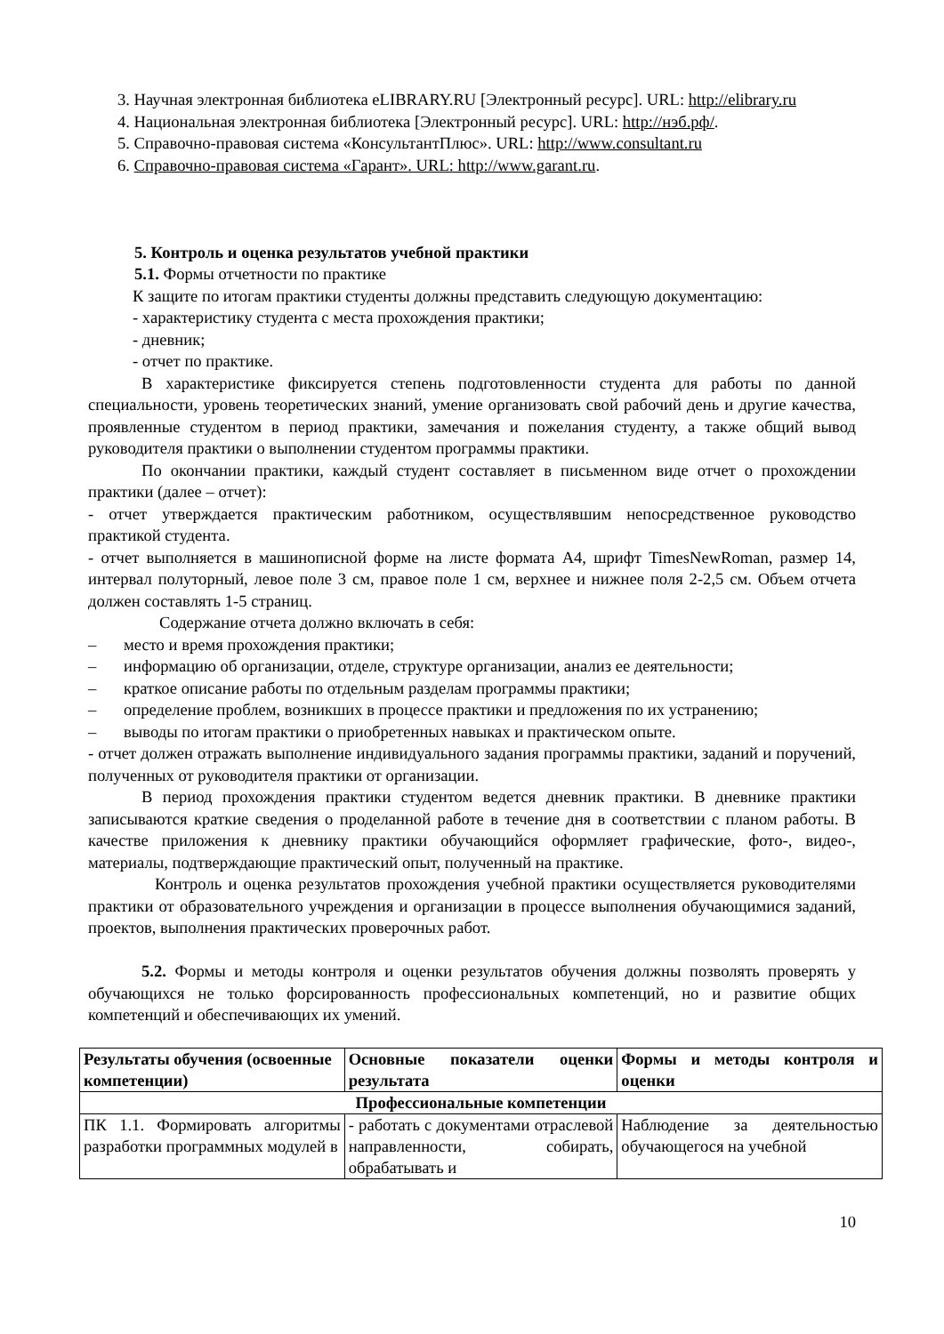3. Научная электронная библиотека eLIBRARY.RU [Электронный ресурс]. URL: http://elibrary.ru
4. Национальная электронная библиотека [Электронный ресурс]. URL: http://нэб.рф/.
5. Справочно-правовая система «КонсультантПлюс». URL: http://www.consultant.ru
6. Справочно-правовая система «Гарант». URL: http://www.garant.ru.
5. Контроль и оценка результатов учебной практики
5.1. Формы отчетности по практике
К защите по итогам практики студенты должны представить следующую документацию:
- характеристику студента с места прохождения практики;
- дневник;
- отчет по практике.
В характеристике фиксируется степень подготовленности студента для работы по данной специальности, уровень теоретических знаний, умение организовать свой рабочий день и другие качества, проявленные студентом в период практики, замечания и пожелания студенту, а также общий вывод руководителя практики о выполнении студентом программы практики.
По окончании практики, каждый студент составляет в письменном виде отчет о прохождении практики (далее – отчет):
- отчет утверждается практическим работником, осуществлявшим непосредственное руководство практикой студента.
- отчет выполняется в машинописной форме на листе формата А4, шрифт TimesNewRoman, размер 14, интервал полуторный, левое поле 3 см, правое поле 1 см, верхнее и нижнее поля 2-2,5 см. Объем отчета должен составлять 1-5 страниц.
Содержание отчета должно включать в себя:
– место и время прохождения практики;
– информацию об организации, отделе, структуре организации, анализ ее деятельности;
– краткое описание работы по отдельным разделам программы практики;
– определение проблем, возникших в процессе практики и предложения по их устранению;
– выводы по итогам практики о приобретенных навыках и практическом опыте.
- отчет должен отражать выполнение индивидуального задания программы практики, заданий и поручений, полученных от руководителя практики от организации.
В период прохождения практики студентом ведется дневник практики. В дневнике практики записываются краткие сведения о проделанной работе в течение дня в соответствии с планом работы. В качестве приложения к дневнику практики обучающийся оформляет графические, фото-, видео-, материалы, подтверждающие практический опыт, полученный на практике.
Контроль и оценка результатов прохождения учебной практики осуществляется руководителями практики от образовательного учреждения и организации в процессе выполнения обучающимися заданий, проектов, выполнения практических проверочных работ.
5.2. Формы и методы контроля и оценки результатов обучения должны позволять проверять у обучающихся не только форсированность профессиональных компетенций, но и развитие общих компетенций и обеспечивающих их умений.
| Результаты обучения (освоенные компетенции) | Основные показатели оценки результата | Формы и методы контроля и оценки |
| --- | --- | --- |
| Профессиональные компетенции | | |
| ПК 1.1. Формировать алгоритмы разработки программных модулей в | - работать с документами отраслевой направленности, собирать, обрабатывать и | Наблюдение за деятельностью обучающегося на учебной |
10